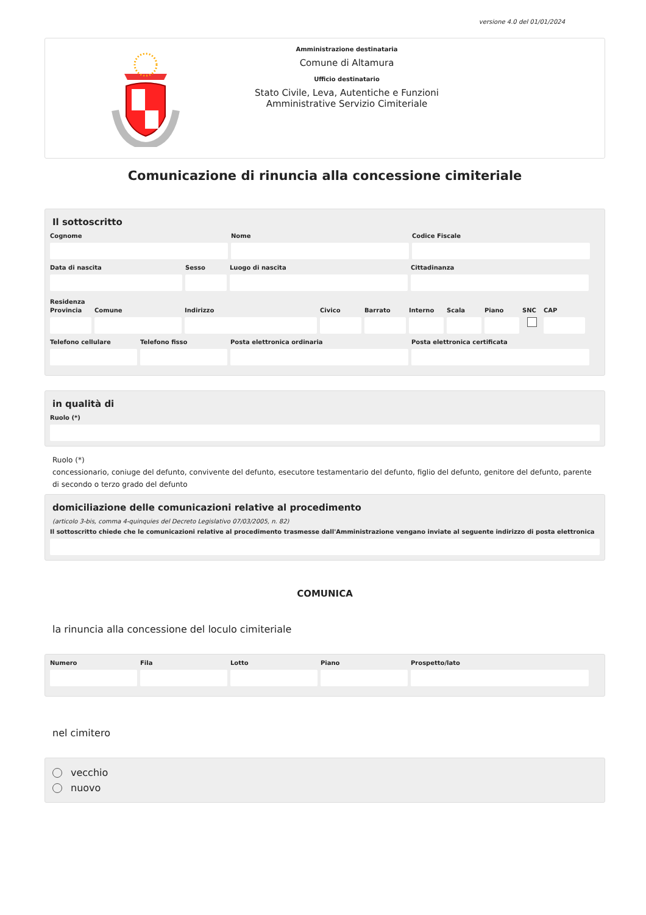versione 4.0 del 01/01/2024
Amministrazione destinataria
Comune di Altamura
Ufficio destinatario
Stato Civile, Leva, Autentiche e Funzioni Amministrative Servizio Cimiteriale
Comunicazione di rinuncia alla concessione cimiteriale
Il sottoscritto
Cognome Nome Codice Fiscale
Data di nascita Sesso Luogo di nascita Cittadinanza
Residenza
Provincia Comune Indirizzo Civico Barrato Interno Scala Piano SNC CAP
Telefono cellulare Telefono fisso Posta elettronica ordinaria Posta elettronica certificata
in qualità di
Ruolo (*)
Ruolo (*)
concessionario, coniuge del defunto, convivente del defunto, esecutore testamentario del defunto, figlio del defunto, genitore del defunto, parente di secondo o terzo grado del defunto
domiciliazione delle comunicazioni relative al procedimento
(articolo 3-bis, comma 4-quinquies del Decreto Legislativo 07/03/2005, n. 82)
Il sottoscritto chiede che le comunicazioni relative al procedimento trasmesse dall'Amministrazione vengano inviate al seguente indirizzo di posta elettronica
COMUNICA
la rinuncia alla concessione del loculo cimiteriale
Numero Fila Lotto Piano Prospetto/lato
nel cimitero
vecchio
nuovo